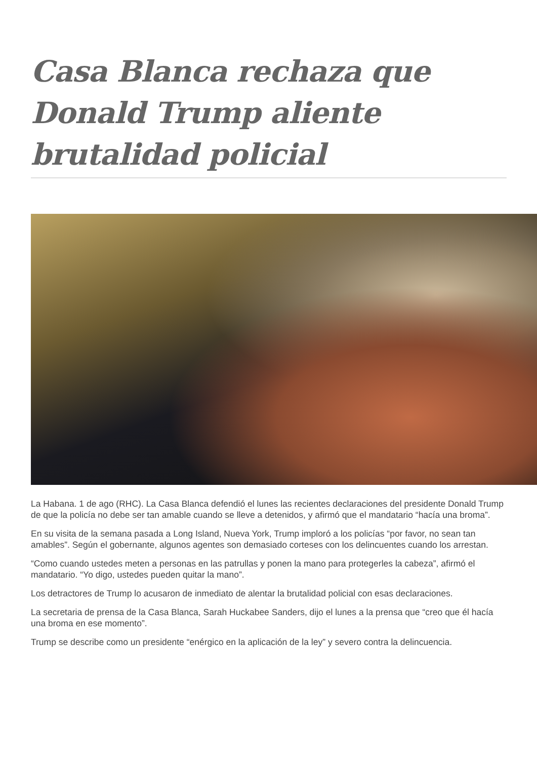Casa Blanca rechaza que Donald Trump aliente brutalidad policial
La Habana. 1 de ago (RHC). La Casa Blanca defendió el lunes las recientes declaraciones del presidente Donald Trump de que la policía no debe ser tan amable cuando se lleve a detenidos, y afirmó que el mandatario “hacía una broma”.
En su visita de la semana pasada a Long Island, Nueva York, Trump imploró a los policías “por favor, no sean tan amables”. Según el gobernante, algunos agentes son demasiado corteses con los delincuentes cuando los arrestan.
“Como cuando ustedes meten a personas en las patrullas y ponen la mano para protegerles la cabeza”, afirmó el mandatario. “Yo digo, ustedes pueden quitar la mano”.
Los detractores de Trump lo acusaron de inmediato de alentar la brutalidad policial con esas declaraciones.
La secretaria de prensa de la Casa Blanca, Sarah Huckabee Sanders, dijo el lunes a la prensa que “creo que él hacía una broma en ese momento”.
Trump se describe como un presidente “enérgico en la aplicación de la ley” y severo contra la delincuencia.